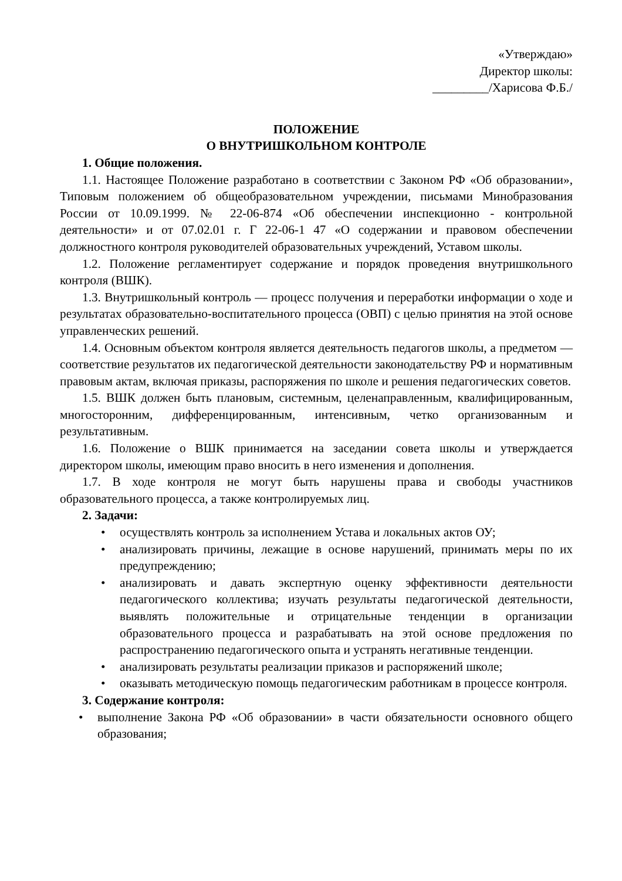«Утверждаю»
Директор школы:
_________/Харисова Ф.Б./
ПОЛОЖЕНИЕ
О ВНУТРИШКОЛЬНОМ КОНТРОЛЕ
1. Общие положения.
1.1. Настоящее Положение разработано в соответствии с Законом РФ «Об образовании», Типовым положением об общеобразовательном учреждении, письмами Минобразования России от 10.09.1999. № 22-06-874 «Об обеспечении инспекционно - контрольной деятельности» и от 07.02.01 г. Г 22-06-1 47 «О содержании и правовом обеспечении должностного контроля руководителей образовательных учреждений, Уставом школы.
1.2. Положение регламентирует содержание и порядок проведения внутришкольного контроля (ВШК).
1.3. Внутришкольный контроль — процесс получения и переработки информации о ходе и результатах образовательно-воспитательного процесса (ОВП) с целью принятия на этой основе управленческих решений.
1.4. Основным объектом контроля является деятельность педагогов школы, а предметом — соответствие результатов их педагогической деятельности законодательству РФ и нормативным правовым актам, включая приказы, распоряжения по школе и решения педагогических советов.
1.5. ВШК должен быть плановым, системным, целенаправленным, квалифицированным, многосторонним, дифференцированным, интенсивным, четко организованным и результативным.
1.6. Положение о ВШК принимается на заседании совета школы и утверждается директором школы, имеющим право вносить в него изменения и дополнения.
1.7. В ходе контроля не могут быть нарушены права и свободы участников образовательного процесса, а также контролируемых лиц.
2. Задачи:
• осуществлять контроль за исполнением Устава и локальных актов ОУ;
• анализировать причины, лежащие в основе нарушений, принимать меры по их предупреждению;
• анализировать и давать экспертную оценку эффективности деятельности педагогического коллектива; изучать результаты педагогической деятельности, выявлять положительные и отрицательные тенденции в организации образовательного процесса и разрабатывать на этой основе предложения по распространению педагогического опыта и устранять негативные тенденции.
• анализировать результаты реализации приказов и распоряжений школе;
• оказывать методическую помощь педагогическим работникам в процессе контроля.
3. Содержание контроля:
• выполнение Закона РФ «Об образовании» в части обязательности основного общего образования;